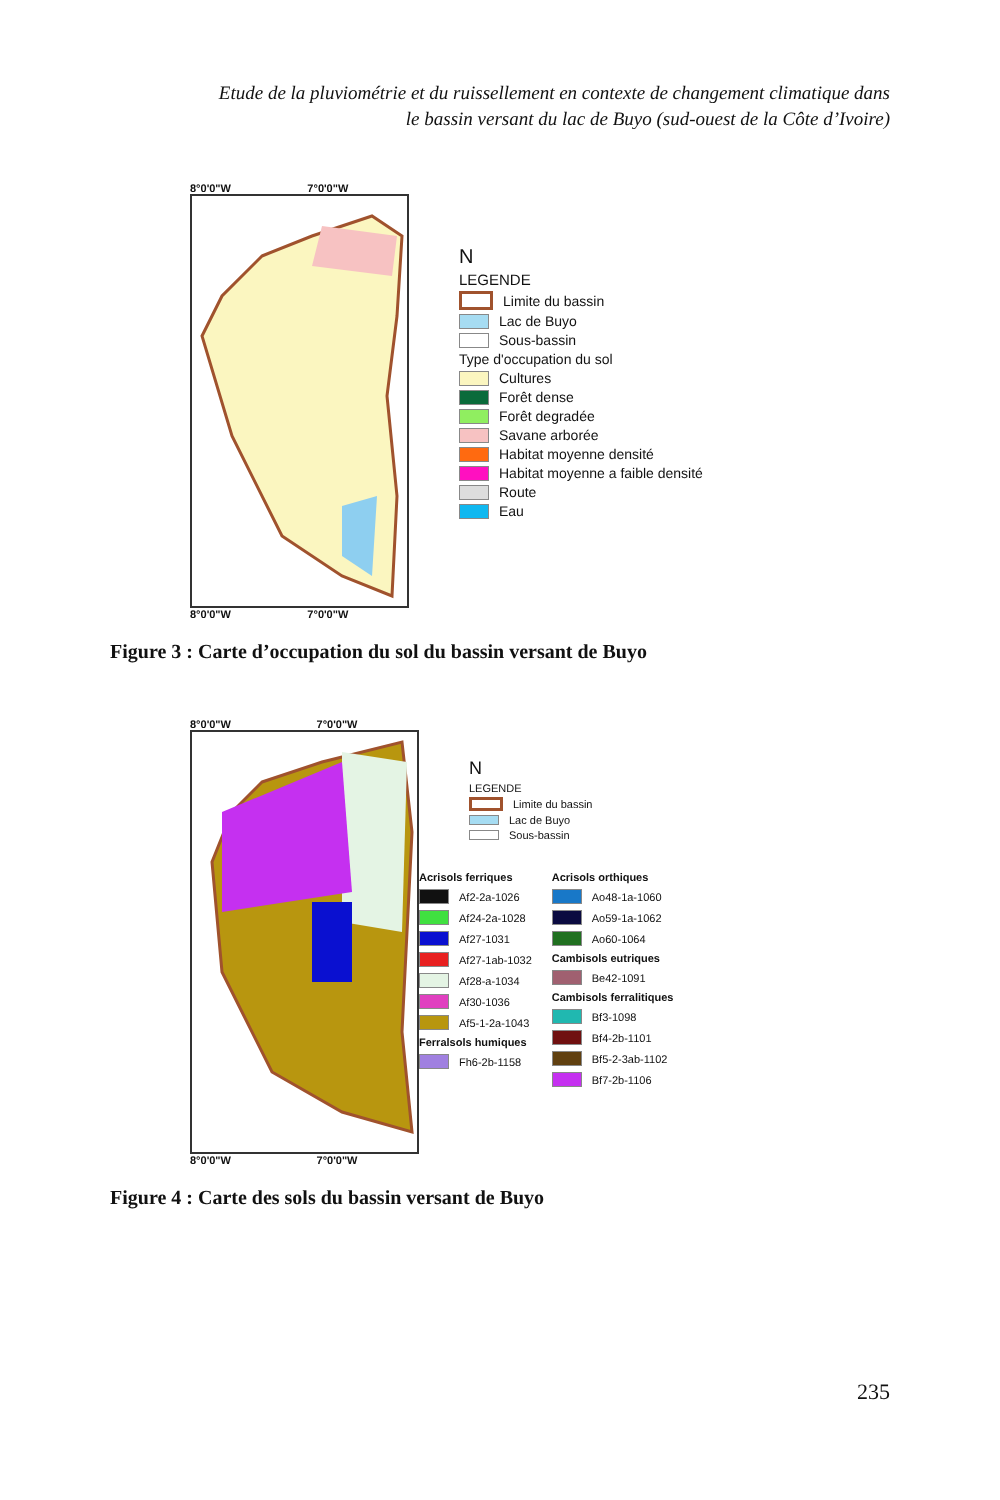Etude de la pluviométrie et du ruissellement en contexte de changement climatique dans
le bassin versant du lac de Buyo (sud-ouest de la Côte d’Ivoire)
8°0'0"W 7°0'0"W
8°0'0"W 7°0'0"W
N
LEGENDE
Limite du bassin
Lac de Buyo
Sous-bassin
Type d'occupation du sol
Cultures
Forêt dense
Forêt degradée
Savane arborée
Habitat moyenne densité
Habitat moyenne a faible densité
Route
Eau
Figure 3 : Carte d’occupation du sol du bassin versant de Buyo
8°0'0"W 7°0'0"W
8°0'0"W 7°0'0"W
N
LEGENDE
Limite du bassin
Lac de Buyo
Sous-bassin
Acrisols ferriques
Af2-2a-1026
Af24-2a-1028
Af27-1031
Af27-1ab-1032
Af28-a-1034
Af30-1036
Af5-1-2a-1043
Ferralsols humiques
Fh6-2b-1158
Acrisols orthiques
Ao48-1a-1060
Ao59-1a-1062
Ao60-1064
Cambisols eutriques
Be42-1091
Cambisols ferralitiques
Bf3-1098
Bf4-2b-1101
Bf5-2-3ab-1102
Bf7-2b-1106
Figure 4 : Carte des sols du bassin versant de Buyo
235